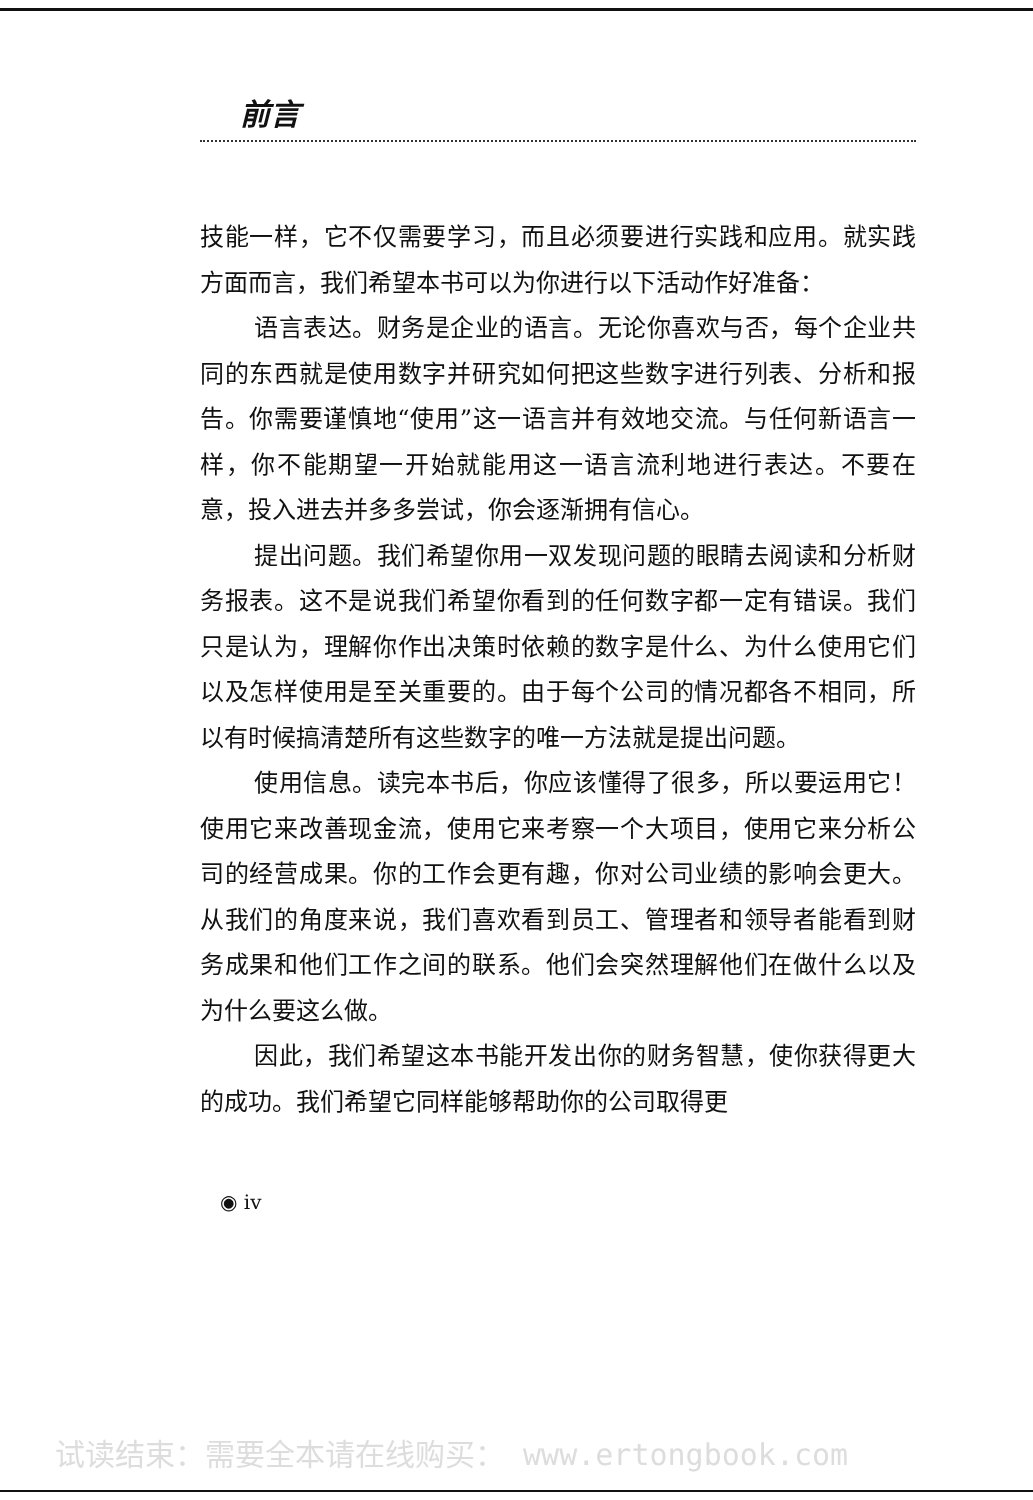前言
技能一样，它不仅需要学习，而且必须要进行实践和应用。就实践方面而言，我们希望本书可以为你进行以下活动作好准备：
语言表达。财务是企业的语言。无论你喜欢与否，每个企业共同的东西就是使用数字并研究如何把这些数字进行列表、分析和报告。你需要谨慎地“使用”这一语言并有效地交流。与任何新语言一样，你不能期望一开始就能用这一语言流利地进行表达。不要在意，投入进去并多多尝试，你会逐渐拥有信心。
提出问题。我们希望你用一双发现问题的眼睛去阅读和分析财务报表。这不是说我们希望你看到的任何数字都一定有错误。我们只是认为，理解你作出决策时依赖的数字是什么、为什么使用它们以及怎样使用是至关重要的。由于每个公司的情况都各不相同，所以有时候搞清楚所有这些数字的唯一方法就是提出问题。
使用信息。读完本书后，你应该懂得了很多，所以要运用它！使用它来改善现金流，使用它来考察一个大项目，使用它来分析公司的经营成果。你的工作会更有趣，你对公司业绩的影响会更大。从我们的角度来说，我们喜欢看到员工、管理者和领导者能看到财务成果和他们工作之间的联系。他们会突然理解他们在做什么以及为什么要这么做。
因此，我们希望这本书能开发出你的财务智慧，使你获得更大的成功。我们希望它同样能够帮助你的公司取得更
◉ iv
试读结束：需要全本请在线购买： www.ertongbook.com